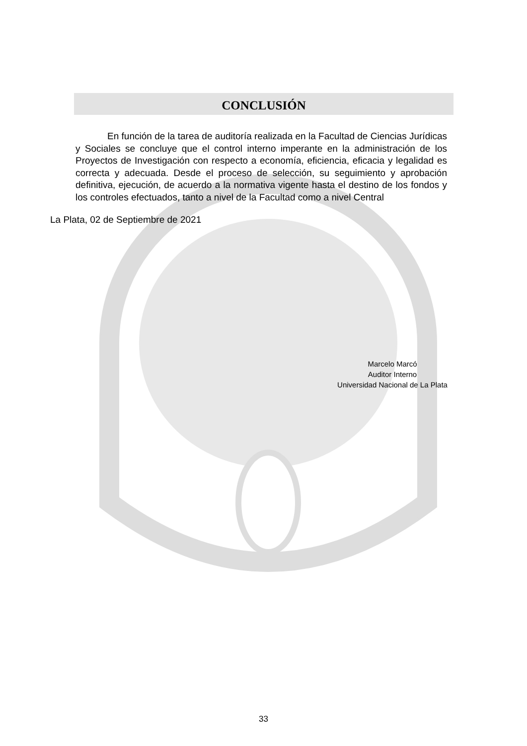CONCLUSIÓN
En función de la tarea de auditoría realizada en la Facultad de Ciencias Jurídicas y Sociales se concluye que el control interno imperante en la administración de los Proyectos de Investigación con respecto a economía, eficiencia, eficacia y legalidad es correcta y adecuada. Desde el proceso de selección, su seguimiento y aprobación definitiva, ejecución, de acuerdo a la normativa vigente hasta el destino de los fondos y los controles efectuados, tanto a nivel de la Facultad como a nivel Central
La Plata, 02 de Septiembre de 2021
Marcelo Marcó
Auditor Interno
Universidad Nacional de La Plata
33